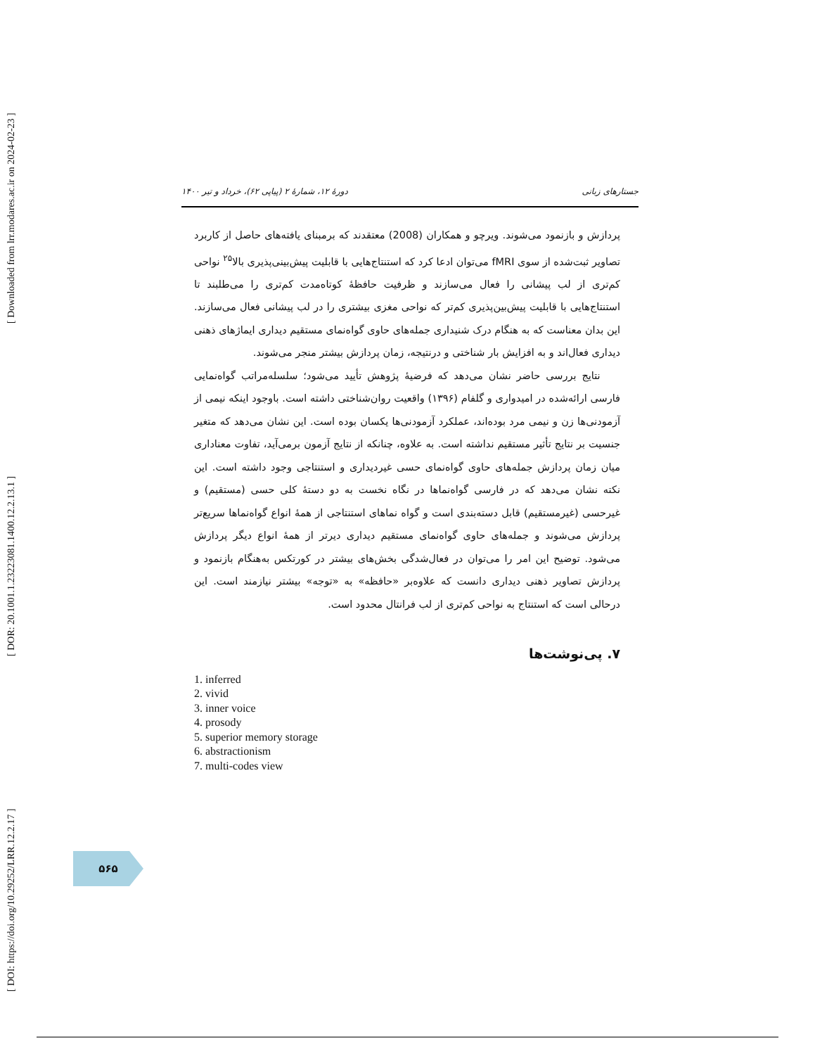[ DOI: https://doi.org/10.29252/LRR.12.2.17 ] [ DOR: 20.1001.1.23223081.1400.12.2.13.1 ] [ Downloaded from lrr.modares.ac.ir on 2024-02-23 ]
دورهٔ ۱۲، شمارهٔ ۲ (پیاپی ۶۲)، خرداد و تیر ۱۴۰۰ جستارهای زبانی
پردازش و بازنمود می‌شوند. ویرچو و همکاران (2008) معتقدند که برمبنای یافته‌های حاصل از کاربرد تصاویر ثبت‌شده از سوی fMRI می‌توان ادعا کرد که استنتاج‌هایی با قابلیت پیش‌بینی‌پذیری بالا<sup>۲۵</sup> نواحی کم‌تری از لب پیشانی را فعال می‌سازند و ظرفیت حافظهٔ کوتاه‌مدت کم‌تری را می‌طلبند تا استنتاج‌هایی با قابلیت پیش‌بین‌پذیری کم‌تر که نواحی مغزی بیشتری را در لب پیشانی فعال می‌سازند. این بدان معناست که به هنگام درک شنیداری جمله‌های حاوی گواه‌نمای مستقیم دیداری ایماژهای ذهنی دیداری فعال‌اند و به افزایش بار شناختی و درنتیجه، زمان پردازش بیشتر منجر می‌شوند.
نتایج بررسی حاضر نشان می‌دهد که فرضیهٔ پژوهش تأیید می‌شود؛ سلسله‌مراتب گواه‌نمایی فارسی ارائه‌شده در امیدواری و گلفام (۱۳۹۶) واقعیت روان‌شناختی داشته است. باوجود اینکه نیمی از آزمودنی‌ها زن و نیمی مرد بوده‌اند، عملکرد آزمودنی‌ها یکسان بوده است. این نشان می‌دهد که متغیر جنسیت بر نتایج تأثیر مستقیم نداشته است. به علاوه، چنانکه از نتایج آزمون برمی‌آید، تفاوت معناداری میان زمان پردازش جمله‌های حاوی گواه‌نمای حسی غیردیداری و استنتاجی وجود داشته است. این نکته نشان می‌دهد که در فارسی گواه‌نماها در نگاه نخست به دو دستهٔ کلی حسی (مستقیم) و غیرحسی (غیرمستقیم) قابل دسته‌بندی است و گواه نماهای استنتاجی از همهٔ انواع گواه‌نماها سریع‌تر پردازش می‌شوند و جمله‌های حاوی گواه‌نمای مستقیم دیداری دیرتر از همهٔ انواع دیگر پردازش می‌شود. توضیح این امر را می‌توان در فعال‌شدگی بخش‌های بیشتر در کورتکس به‌هنگام بازنمود و پردازش تصاویر ذهنی دیداری دانست که علاوه‌بر «حافظه» به «توجه» بیشتر نیازمند است. این درحالی است که استنتاج به نواحی کم‌تری از لب فرانتال محدود است.
۷. پی‌نوشت‌ها
1. inferred
2. vivid
3. inner voice
4. prosody
5. superior memory storage
6. abstractionism
7. multi-codes view
۵۶۵